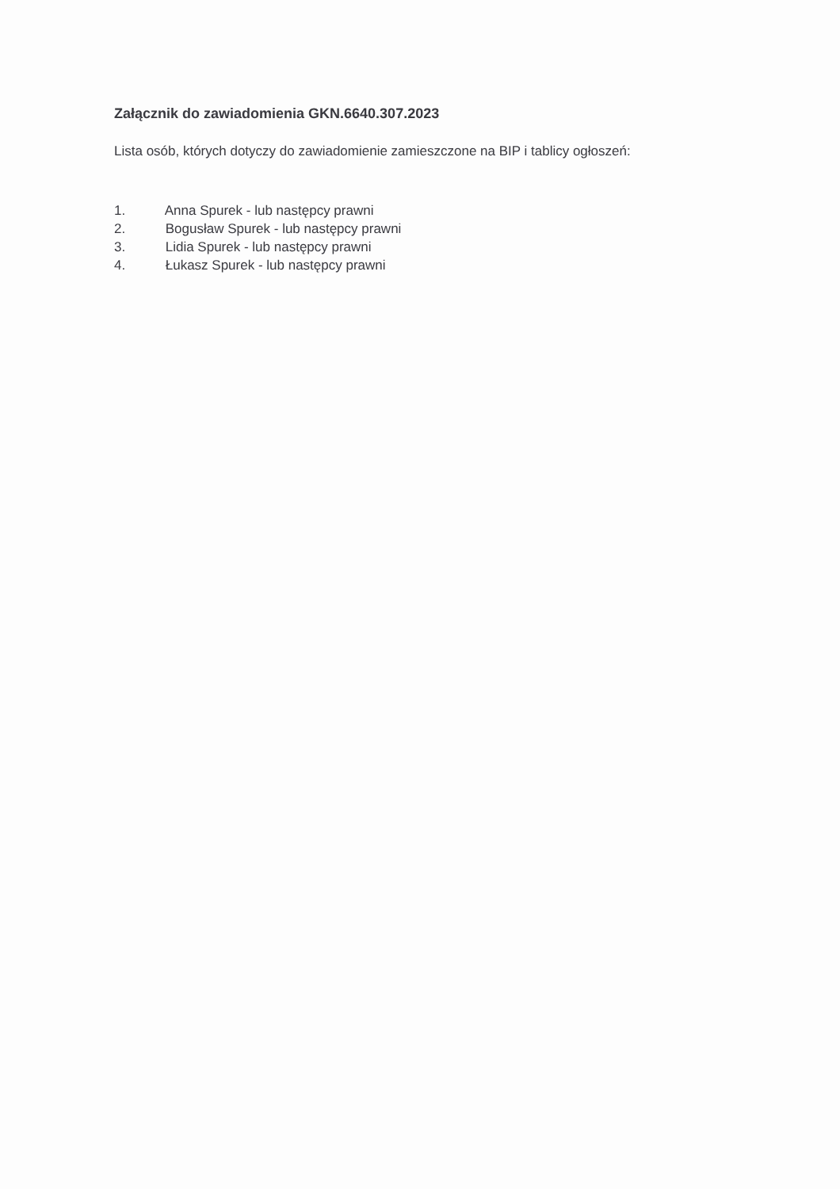Załącznik do zawiadomienia GKN.6640.307.2023
Lista osób, których dotyczy do zawiadomienie zamieszczone na BIP i tablicy ogłoszeń:
1. Anna Spurek - lub następcy prawni
2. Bogusław Spurek - lub następcy prawni
3. Lidia Spurek - lub następcy prawni
4. Łukasz Spurek - lub następcy prawni